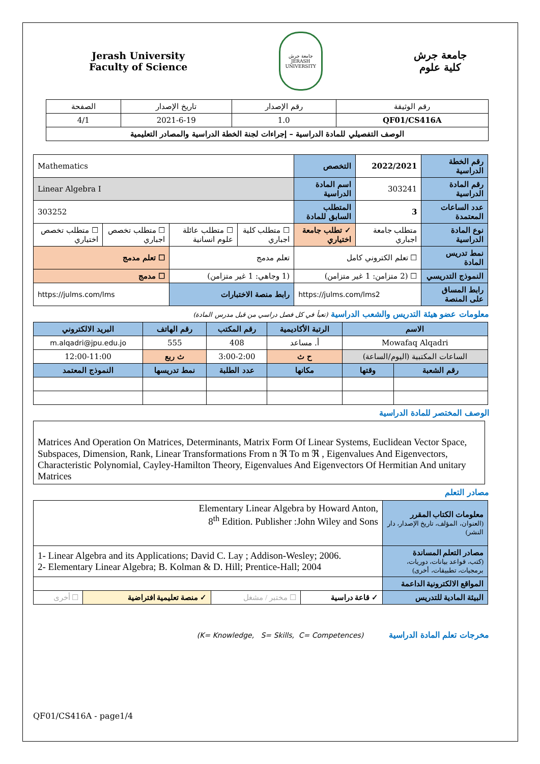Jerash University
Faculty of Science
جامعة جرش
JERASH UNIVERSITY
جامعة جرش
كلية علوم
| رقم الوثيقة | رقم الإصدار | تاريخ الإصدار | الصفحة |
| QF01/CS416A | 1.0 | 2021-6-19 | 4/1 |
| الوصف التفصيلي للمادة الدراسية – إجراءات لجنة الخطة الدراسية والمصادر التعليمية | | | |
| رقم الخطة الدراسية | 2022/2021 | التخصص | Mathematics | | | |
| رقم المادة الدراسية | 303241 | اسم المادة الدراسية | Linear Algebra I | | | |
| عدد الساعات المعتمدة | 3 | المتطلب السابق للمادة | 303252 | | | |
| نوع المادة الدراسية | متطلب جامعة اجباري | ✓ تطلب جامعة اختياري | ☐ متطلب كلية اجباري | ☐ متطلب عائلة علوم انسانية | ☐ متطلب تخصص اجباري | ☐ متطلب تخصص اختياري |
| نمط تدريس المادة | ☐ تعلم الكتروني كامل | | تعلم مدمج | | ☐ تعلم مدمج | |
| النموذج التدريسي | ☐ (2 متزامن: 1 غير متزامن) | | (1 وجاهي: 1 غير متزامن) | | ☐ مدمج | |
| رابط المساق على المنصة | https://julms.com/lms2 | | رابط منصة الاختبارات | | https://julms.com/lms | |
معلومات عضو هيئة التدريس والشعب الدراسية (تعبأ في كل فصل دراسي من قبل مدرس المادة)
| الاسم | | الرتبة الأكاديمية | رقم المكتب | رقم الهاتف | البريد الالكتروني |
| Mowafaq Alqadri | | أ. مساعد | 408 | 555 | m.alqadri@jpu.edu.jo |
| الساعات المكتبية (اليوم/الساعة) | | ح ث | 3:00-2:00 | ث ربع | 12:00-11:00 |
| رقم الشعبة | وقتها | مكانها | عدد الطلبة | نمط تدريسها | النموذج المعتمد |
الوصف المختصر للمادة الدراسية
Matrices And Operation On Matrices, Determinants, Matrix Form Of Linear Systems, Euclidean Vector Space, Subspaces, Dimension, Rank, Linear Transformations From n ℜ To m ℜ , Eigenvalues And Eigenvectors, Characteristic Polynomial, Cayley-Hamilton Theory, Eigenvalues And Eigenvectors Of Hermitian And unitary Matrices
مصادر التعلم
| معلومات الكتاب المقرر (العنوان، المؤلف، تاريخ الإصدار، دار النشر) | Elementary Linear Algebra by Howard Anton, 8<sup>th</sup> Edition. Publisher :John Wiley and Sons | | | |
| مصادر التعلم المساندة (كتب، قواعد بيانات، دوريات، برمجيات، تطبيقات، أخرى) | 1- Linear Algebra and its Applications; David C. Lay ; Addison-Wesley; 2006. 2- Elementary Linear Algebra; B. Kolman & D. Hill; Prentice-Hall; 2004 | | | |
| المواقع الالكترونية الداعمة | | | | |
| البيئة المادية للتدريس | ✓ قاعة دراسية | ☐ مختبر / مشغل | ✓ منصة تعليمية افتراضية | ☐ أخرى |
مخرجات تعلم المادة الدراسية (K= Knowledge, S= Skills, C= Competences)
QF01/CS416A - page1/4